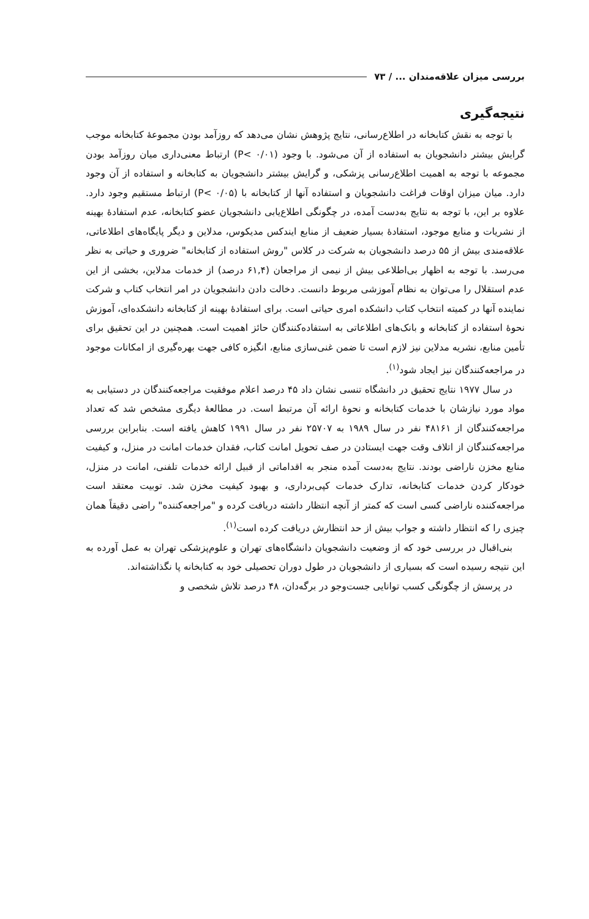بررسی میزان علاقه‌مندان ... / ۷۳
نتیجه‌گیری
با توجه به نقش کتابخانه در اطلاع‌رسانی، نتایج پژوهش نشان می‌دهد که روزآمد بودن مجموعهٔ کتابخانه موجب گرایش بیشتر دانشجویان به استفاده از آن می‌شود. با وجود (P< ۰/۰۱) ارتباط معنی‌داری میان روزآمد بودن مجموعه با توجه به اهمیت اطلاع‌رسانی پزشکی، و گرایش بیشتر دانشجویان به کتابخانه و استفاده از آن وجود دارد. میان میزان اوقات فراغت دانشجویان و استفاده آنها از کتابخانه با (P< ۰/۰۵) ارتباط مستقیم وجود دارد. علاوه بر این، با توجه به نتایج به‌دست آمده، در چگونگی اطلاع‌یابی دانشجویان عضو کتابخانه، عدم استفادهٔ بهینه از نشریات و منابع موجود، استفادهٔ بسیار ضعیف از منابع ایندکس مدیکوس، مدلاین و دیگر پایگاه‌های اطلاعاتی، علاقه‌مندی بیش از ۵۵ درصد دانشجویان به شرکت در کلاس "روش استفاده از کتابخانه" ضروری و حیاتی به نظر می‌رسد. با توجه به اظهار بی‌اطلاعی بیش از نیمی از مراجعان (۶۱,۴ درصد) از خدمات مدلاین، بخشی از این عدم استقلال را می‌توان به نظام آموزشی مربوط دانست. دخالت دادن دانشجویان در امر انتخاب کتاب و شرکت نماینده آنها در کمیته انتخاب کتاب دانشکده امری حیاتی است. برای استفادهٔ بهینه از کتابخانه دانشکده‌ای، آموزش نحوهٔ استفاده از کتابخانه و بانک‌های اطلاعاتی به استفاده‌کنندگان حائز اهمیت است. همچنین در این تحقیق برای تأمین منابع، نشریه مدلاین نیز لازم است تا ضمن غنی‌سازی منابع، انگیزه کافی جهت بهره‌گیری از امکانات موجود در مراجعه‌کنندگان نیز ایجاد شود<sup>(۱)</sup>.
در سال ۱۹۷۷ نتایج تحقیق در دانشگاه تنسی نشان داد ۴۵ درصد اعلام موفقیت مراجعه‌کنندگان در دستیابی به مواد مورد نیازشان با خدمات کتابخانه و نحوهٔ ارائه آن مرتبط است. در مطالعهٔ دیگری مشخص شد که تعداد مراجعه‌کنندگان از ۴۸۱۶۱ نفر در سال ۱۹۸۹ به ۲۵۷۰۷ نفر در سال ۱۹۹۱ کاهش یافته است. بنابراین بررسی مراجعه‌کنندگان از اتلاف وقت جهت ایستادن در صف تحویل امانت کتاب، فقدان خدمات امانت در منزل، و کیفیت منابع مخزن ناراضی بودند. نتایج به‌دست آمده منجر به اقداماتی از قبیل ارائه خدمات تلفنی، امانت در منزل، خودکار کردن خدمات کتابخانه، تدارک خدمات کپی‌برداری، و بهبود کیفیت مخزن شد. توبیت معتقد است مراجعه‌کننده ناراضی کسی است که کمتر از آنچه انتظار داشته دریافت کرده و "مراجعه‌کننده" راضی دقیقاً همان چیزی را که انتظار داشته و جواب بیش از حد انتظارش دریافت کرده است<sup>(۱)</sup>.
بنی‌اقبال در بررسی خود که از وضعیت دانشجویان دانشگاه‌های تهران و علوم‌پزشکی تهران به عمل آورده به این نتیجه رسیده است که بسیاری از دانشجویان در طول دوران تحصیلی خود به کتابخانه پا نگذاشته‌اند.
در پرسش از چگونگی کسب توانایی جست‌وجو در برگه‌دان، ۴۸ درصد تلاش شخصی و